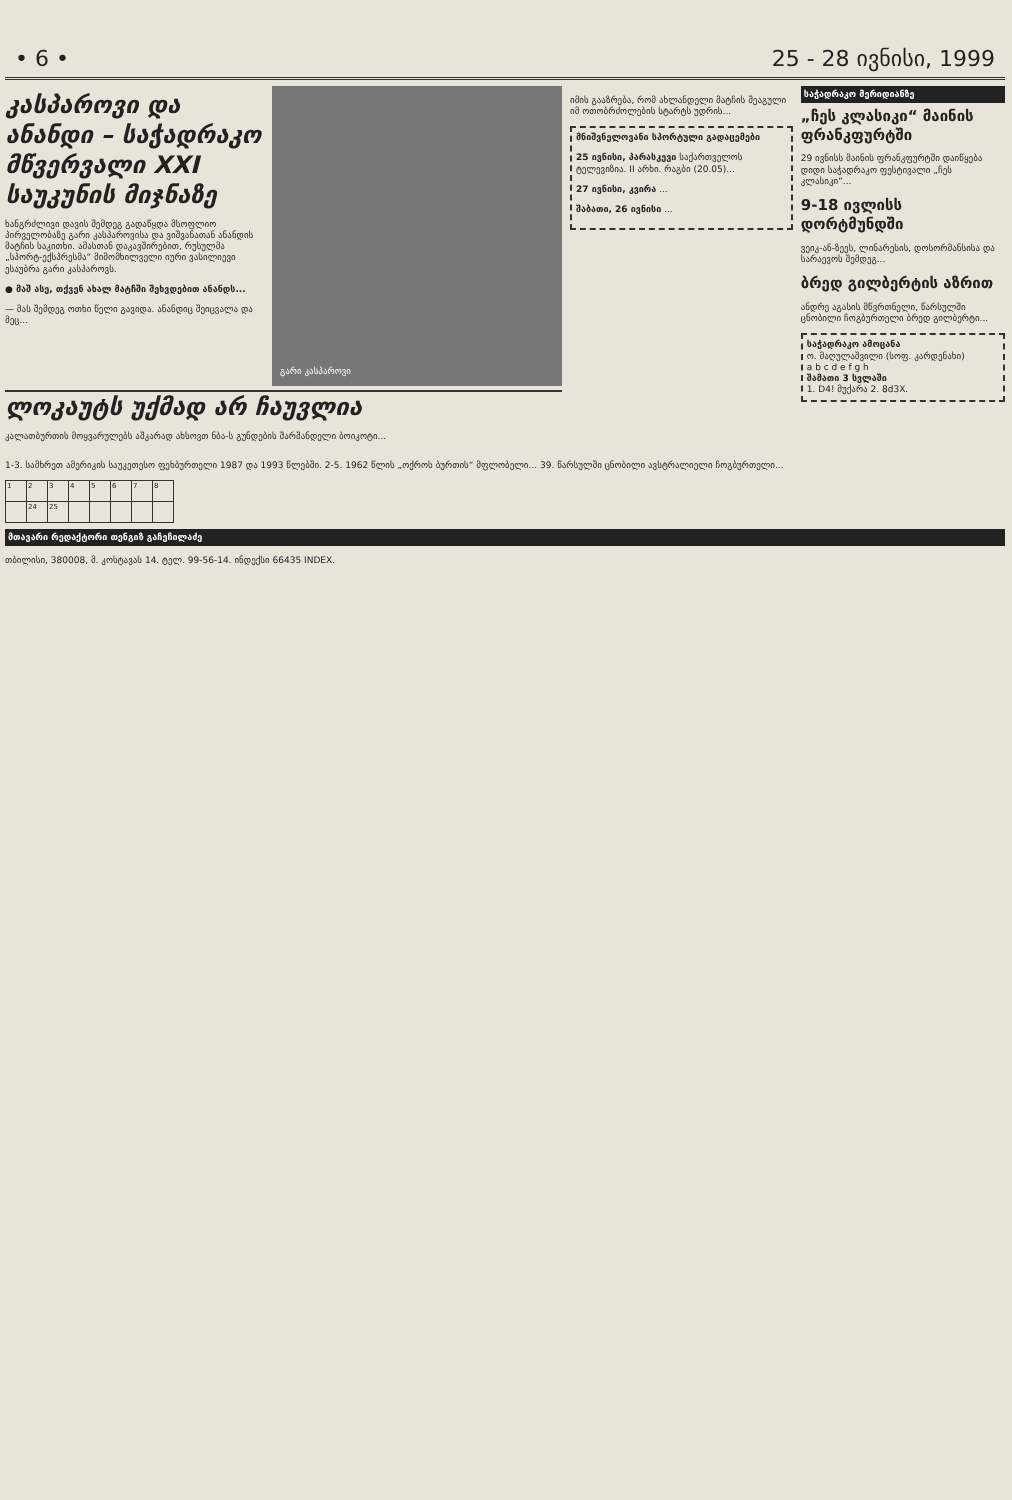• 6 • 25 - 28 ივნისი, 1999
კასპაროვი და ანანდი – საჭადრაკო მწვერვალი XXI საუკუნის მიჯნაზე
ხანგრძლივი დავის შემდეგ გადაწყდა მსოფლიო პირველობაზე გარი კასპაროვისა და ვიშვანათან ანანდის მატჩის საკითხი. ამასთან დაკავშირებით, რუსულმა „სპორტ-ექსპრესმა“ მიმომხილველი იური ვასილიევი ესაუბრა გარი კასპაროვს.
● მაშ ასე, თქვენ ახალ მატჩში შეხვდებით ანანდს...
— მას შემდეგ ოთხი წელი გავიდა. ანანდიც შეიცვალა და მეც...
გარი კასპაროვი
ლოკაუტს უქმად არ ჩაუვლია
კალათბურთის მოყვარულებს აშკარად ახსოვთ ნბა-ს გუნდების შარშანდელი ბოიკოტი...
იმის გააზრება, რომ ახლანდელი მატჩის შეაგული იმ ოთობრძოლების სტარტს უდრის...
მნიშვნელოვანი სპორტული გადაცემები
25 ივნისი, პარასკევი საქართველოს ტელევიზია. II არხი. რაგბი (20.05)...
27 ივნისი, კვირა ...
შაბათი, 26 ივნისი ...
საჭადრაკო მერიდიანზე
„ჩეს კლასიკი“ მაინის ფრანკფურტში
29 ივნისს მაინის ფრანკფურტში დაიწყება დიდი საჭადრაკო ფესტივალი „ჩეს კლასიკი“...
9-18 ივლისს დორტმუნდში
ვეიკ-ან-ზეეს, ლინარესის, დოსორმანსისა და სარაევოს შემდეგ...
ბრედ გილბერტის აზრით
ანდრე აგასის მწვრთნელი, წარსულში ცნობილი ჩოგბურთელი ბრედ გილბერტი...
საჭადრაკო ამოცანა
ო. მაღულაშვილი (სოფ. კარდენახი)
a b c d e f g h
შამათი 3 სვლაში
1. D4! მუქარა 2. 8d3X.
1-3. სამხრეთ ამერიკის საუკეთესო ფეხბურთელი 1987 და 1993 წლებში. 2-5. 1962 წლის „ოქროს ბურთის“ მფლობელი... 39. წარსულში ცნობილი ავსტრალიელი ჩოგბურთელი...
| 1 | 2 | 3 | 4 | 5 | 6 | 7 | 8 |
| | 24 | 25 | | | | | |
მთავარი რედაქტორი თენგიზ გაჩეჩილაძე
თბილისი, 380008, მ. კოსტავას 14. ტელ. 99-56-14. ინდექსი 66435 INDEX.